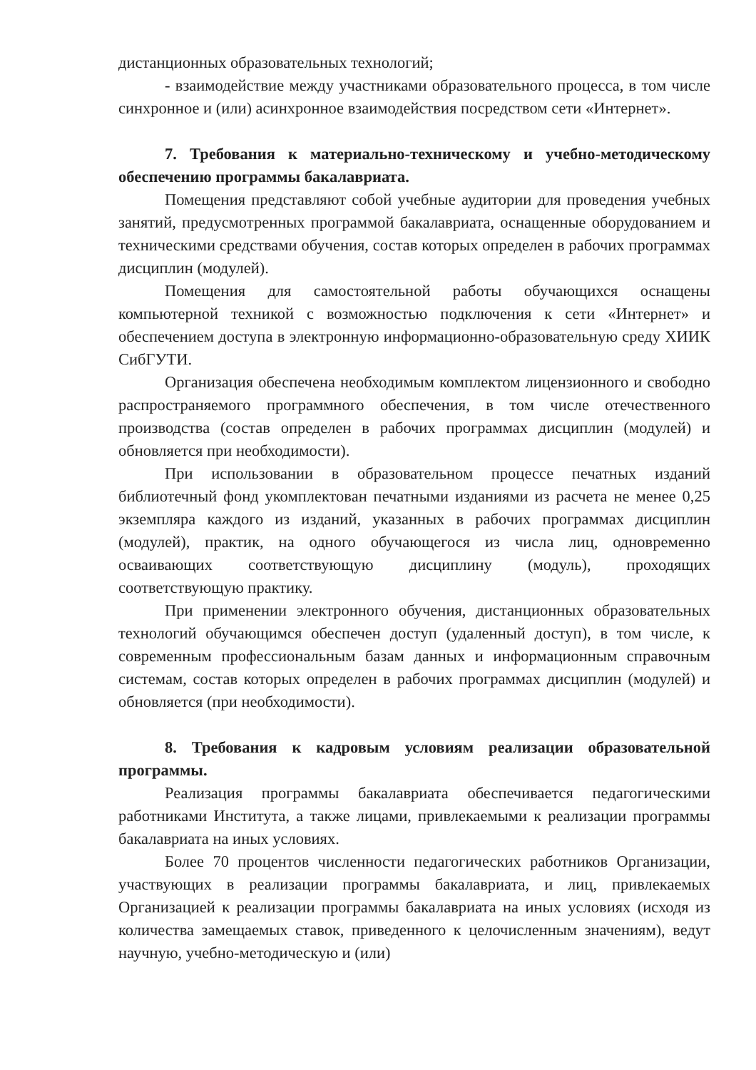дистанционных образовательных технологий;
- взаимодействие между участниками образовательного процесса, в том числе синхронное и (или) асинхронное взаимодействия посредством сети «Интернет».
7. Требования к материально-техническому и учебно-методическому обеспечению программы бакалавриата.
Помещения представляют собой учебные аудитории для проведения учебных занятий, предусмотренных программой бакалавриата, оснащенные оборудованием и техническими средствами обучения, состав которых определен в рабочих программах дисциплин (модулей).
Помещения для самостоятельной работы обучающихся оснащены компьютерной техникой с возможностью подключения к сети «Интернет» и обеспечением доступа в электронную информационно-образовательную среду ХИИК СибГУТИ.
Организация обеспечена необходимым комплектом лицензионного и свободно распространяемого программного обеспечения, в том числе отечественного производства (состав определен в рабочих программах дисциплин (модулей) и обновляется при необходимости).
При использовании в образовательном процессе печатных изданий библиотечный фонд укомплектован печатными изданиями из расчета не менее 0,25 экземпляра каждого из изданий, указанных в рабочих программах дисциплин (модулей), практик, на одного обучающегося из числа лиц, одновременно осваивающих соответствующую дисциплину (модуль), проходящих соответствующую практику.
При применении электронного обучения, дистанционных образовательных технологий обучающимся обеспечен доступ (удаленный доступ), в том числе, к современным профессиональным базам данных и информационным справочным системам, состав которых определен в рабочих программах дисциплин (модулей) и обновляется (при необходимости).
8. Требования к кадровым условиям реализации образовательной программы.
Реализация программы бакалавриата обеспечивается педагогическими работниками Института, а также лицами, привлекаемыми к реализации программы бакалавриата на иных условиях.
Более 70 процентов численности педагогических работников Организации, участвующих в реализации программы бакалавриата, и лиц, привлекаемых Организацией к реализации программы бакалавриата на иных условиях (исходя из количества замещаемых ставок, приведенного к целочисленным значениям), ведут научную, учебно-методическую и (или)